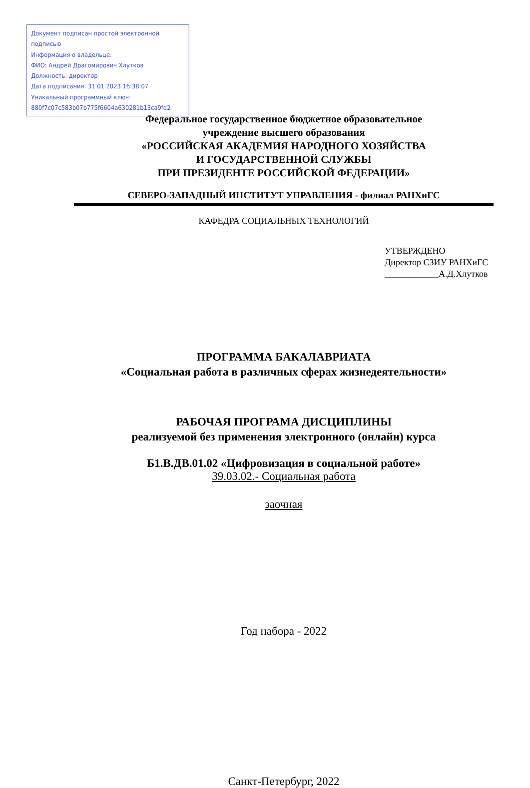Документ подписан простой электронной подписью
Информация о владельце:
ФИО: Андрей Драгомирович Хлутков
Должность: директор
Дата подписания: 31.01.2023 16:38:07
Уникальный программный ключ:
880f7c07c583b07b775f6604a630281b13ca9fd2
Федеральное государственное бюджетное образовательное
учреждение высшего образования
«РОССИЙСКАЯ АКАДЕМИЯ НАРОДНОГО ХОЗЯЙСТВА
И ГОСУДАРСТВЕННОЙ СЛУЖБЫ
ПРИ ПРЕЗИДЕНТЕ РОССИЙСКОЙ ФЕДЕРАЦИИ»
СЕВЕРО-ЗАПАДНЫЙ ИНСТИТУТ УПРАВЛЕНИЯ - филиал РАНХиГС
КАФЕДРА СОЦИАЛЬНЫХ ТЕХНОЛОГИЙ
УТВЕРЖДЕНО
Директор СЗИУ РАНХиГС
____________А.Д.Хлутков
ПРОГРАММА БАКАЛАВРИАТА
«Социальная работа в различных сферах жизнедеятельности»
РАБОЧАЯ ПРОГРАМА ДИСЦИПЛИНЫ
реализуемой без применения электронного (онлайн) курса
Б1.В.ДВ.01.02 «Цифровизация в социальной работе»
39.03.02.- Социальная работа
заочная
Год набора - 2022
Санкт-Петербург, 2022